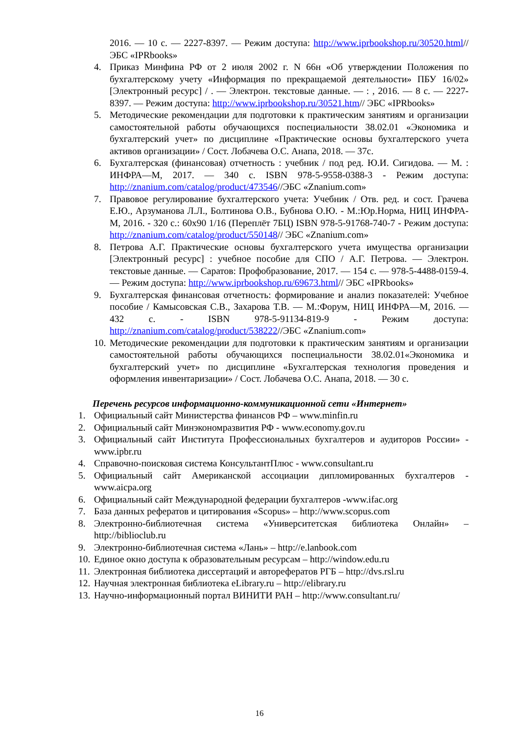2016. — 10 с. — 2227-8397. — Режим доступа: http://www.iprbookshop.ru/30520.html// ЭБС «IPRbooks»
4. Приказ Минфина РФ от 2 июля 2002 г. N 66н «Об утверждении Положения по бухгалтерскому учету «Информация по прекращаемой деятельности» ПБУ 16/02» [Электронный ресурс] / . — Электрон. текстовые данные. — : , 2016. — 8 с. — 2227-8397. — Режим доступа: http://www.iprbookshop.ru/30521.htm// ЭБС «IPRbooks»
5. Методические рекомендации для подготовки к практическим занятиям и организации самостоятельной работы обучающихся поспециальности 38.02.01 «Экономика и бухгалтерский учет» по дисциплине «Практические основы бухгалтерского учета активов организации» / Сост. Лобачева О.С. Анапа, 2018. — 37с.
6. Бухгалтерская (финансовая) отчетность : учебник / под ред. Ю.И. Сигидова. — М. : ИНФРА—М, 2017. — 340 с. ISBN 978-5-9558-0388-3 - Режим доступа: http://znanium.com/catalog/product/473546//ЭБС «Znanium.com»
7. Правовое регулирование бухгалтерского учета: Учебник / Отв. ред. и сост. Грачева Е.Ю., Арзуманова Л.Л., Болтинова О.В., Бубнова О.Ю. - М.:Юр.Норма, НИЦ ИНФРА-М, 2016. - 320 с.: 60x90 1/16 (Переплёт 7БЦ) ISBN 978-5-91768-740-7 - Режим доступа: http://znanium.com/catalog/product/550148// ЭБС «Znanium.com»
8. Петрова А.Г. Практические основы бухгалтерского учета имущества организации [Электронный ресурс] : учебное пособие для СПО / А.Г. Петрова. — Электрон. текстовые данные. — Саратов: Профобразование, 2017. — 154 c. — 978-5-4488-0159-4. — Режим доступа: http://www.iprbookshop.ru/69673.html// ЭБС «IPRbooks»
9. Бухгалтерская финансовая отчетность: формирование и анализ показателей: Учебное пособие / Камысовская С.В., Захарова Т.В. — М.:Форум, НИЦ ИНФРА—М, 2016. — 432 с. - ISBN 978-5-91134-819-9 - Режим доступа: http://znanium.com/catalog/product/538222//ЭБС «Znanium.com»
10. Методические рекомендации для подготовки к практическим занятиям и организации самостоятельной работы обучающихся поспециальности 38.02.01«Экономика и бухгалтерский учет» по дисциплине «Бухгалтерская технология проведения и оформления инвентаризации» / Сост. Лобачева О.С. Анапа, 2018. — 30 с.
Перечень ресурсов информационно-коммуникационной сети «Интернет»
1. Официальный сайт Министерства финансов РФ – www.minfin.ru
2. Официальный сайт Минэкономразвития РФ - www.economy.gov.ru
3. Официальный сайт Института Профессиональных бухгалтеров и аудиторов России» - www.ipbr.ru
4. Справочно-поисковая система КонсультантПлюс - www.consultant.ru
5. Официальный сайт Американской ассоциации дипломированных бухгалтеров - www.aicpa.org
6. Официальный сайт Международной федерации бухгалтеров -www.ifac.org
7. База данных рефератов и цитирования «Scopus» – http://www.scopus.com
8. Электронно-библиотечная система «Университетская библиотека Онлайн» – http://biblioclub.ru
9. Электронно-библиотечная система «Лань» – http://e.lanbook.com
10. Единое окно доступа к образовательным ресурсам – http://window.edu.ru
11. Электронная библиотека диссертаций и авторефератов РГБ – http://dvs.rsl.ru
12. Научная электронная библиотека eLibrary.ru – http://elibrary.ru
13. Научно-информационный портал ВИНИТИ РАН – http://www.consultant.ru/
16